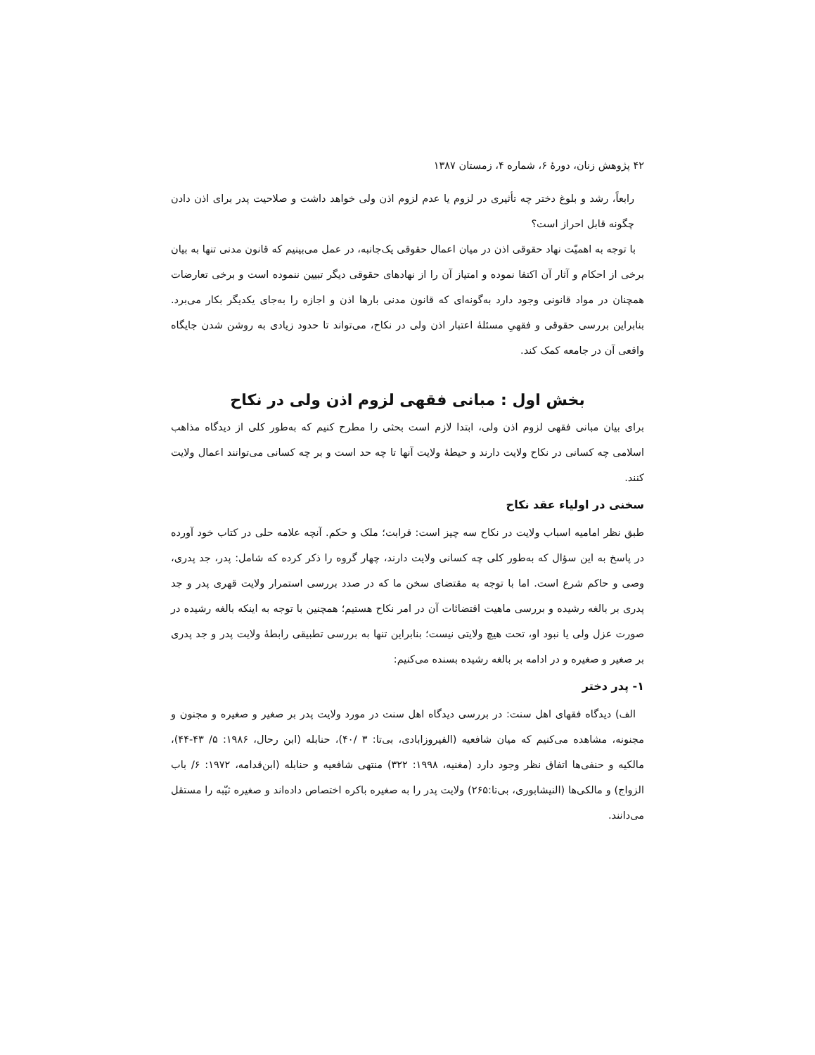۴۲ پژوهش زنان، دورهٔ ۶، شماره ۴، زمستان ۱۳۸۷
رابعاً، رشد و بلوغ دختر چه تأثیری در لزوم یا عدم لزوم اذن ولی خواهد داشت و صلاحیت پدر برای اذن دادن چگونه قابل احراز است؟
با توجه به اهمیّت نهاد حقوقی اذن در میان اعمال حقوقی یک‌جانبه، در عمل می‌بینیم که قانون مدنی تنها به بیان برخی از احکام و آثار آن اکتفا نموده و امتیاز آن را از نهادهای حقوقی دیگر تبیین ننموده است و برخی تعارضات همچنان در مواد قانونی وجود دارد به‌گونه‌ای که قانون مدنی بارها اذن و اجازه را به‌جای یکدیگر بکار می‌برد. بنابراین بررسی حقوقی و فقهیِ مسئلهٔ اعتبار اذن ولی در نکاح، می‌تواند تا حدود زیادی به روشن شدن جایگاه واقعی آن در جامعه کمک کند.
بخش اول : مبانی فقهی لزوم اذن ولی در نکاح
برای بیان مبانی فقهی لزوم اذن ولی، ابتدا لازم است بحثی را مطرح کنیم که به‌طور کلی از دیدگاه مذاهب اسلامی چه کسانی در نکاح ولایت دارند و حیطهٔ ولایت آنها تا چه حد است و بر چه کسانی می‌توانند اعمال ولایت کنند.
سخنی در اولیاء عقد نکاح
طبق نظر امامیه اسباب ولایت در نکاح سه چیز است: قرابت؛ ملک و حکم. آنچه علامه حلی در کتاب خود آورده در پاسخ به این سؤال که به‌طور کلی چه کسانی ولایت دارند، چهار گروه را ذکر کرده که شامل: پدر، جد پدری، وصی و حاکم شرع است. اما با توجه به مقتضای سخن ما که در صدد بررسی استمرار ولایت قهری پدر و جد پدری بر بالغه رشیده و بررسی ماهیت اقتضائات آن در امر نکاح هستیم؛ همچنین با توجه به اینکه بالغه رشیده در صورت عزل ولی یا نبود او، تحت هیچ ولایتی نیست؛ بنابراین تنها به بررسی تطبیقی رابطهٔ ولایت پدر و جد پدری بر صغیر و صغیره و در ادامه بر بالغه رشیده بسنده می‌کنیم:
۱- پدر دختر
الف) دیدگاه فقهای اهل سنت: در بررسی دیدگاه اهل سنت در مورد ولایت پدر بر صغیر و صغیره و مجنون و مجنونه، مشاهده می‌کنیم که میان شافعیه (الفیروزابادی، بی‌تا: ۳ /۴۰)، حنابله (ابن رحال، ۱۹۸۶: ۵/ ۴۳-۴۴)، مالکیه و حنفی‌ها اتفاق نظر وجود دارد (مغنیه، ۱۹۹۸: ۳۲۲) منتهی شافعیه و حنابله (ابن‌قدامه، ۱۹۷۲: ۶/ باب الزواج) و مالکی‌ها (النیشابوری، بی‌تا:۲۶۵) ولایت پدر را به صغیره باکره اختصاص داده‌اند و صغیره ثیّبه را مستقل می‌دانند.